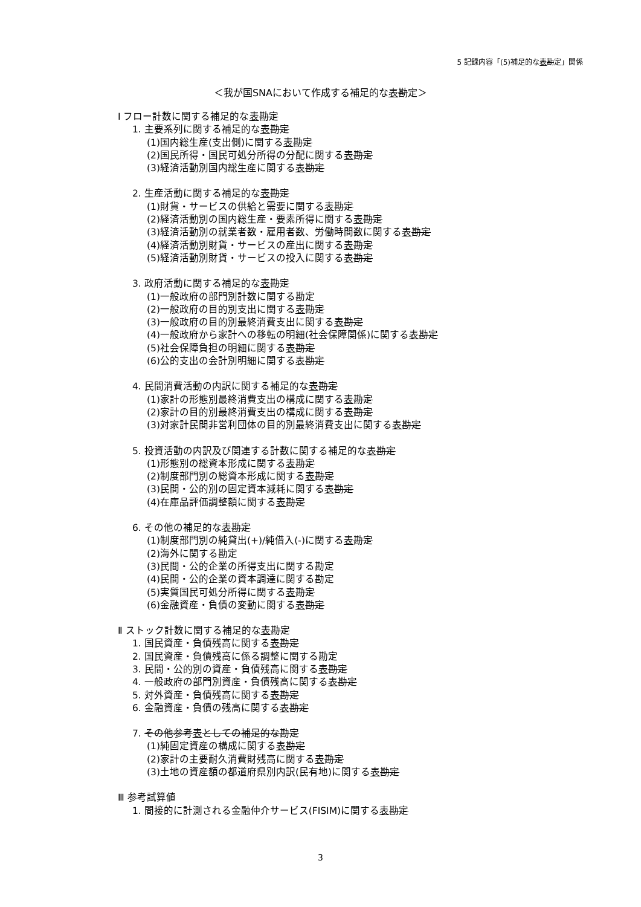5 記録内容「(5)補足的な表勘定」関係
＜我が国SNAにおいて作成する補足的な表勘定＞
Ⅰ フロー計数に関する補足的な表勘定
1. 主要系列に関する補足的な表勘定
(1)国内総生産(支出側)に関する表勘定
(2)国民所得・国民可処分所得の分配に関する表勘定
(3)経済活動別国内総生産に関する表勘定
2. 生産活動に関する補足的な表勘定
(1)財貨・サービスの供給と需要に関する表勘定
(2)経済活動別の国内総生産・要素所得に関する表勘定
(3)経済活動別の就業者数・雇用者数、労働時間数に関する表勘定
(4)経済活動別財貨・サービスの産出に関する表勘定
(5)経済活動別財貨・サービスの投入に関する表勘定
3. 政府活動に関する補足的な表勘定
(1)一般政府の部門別計数に関する勘定
(2)一般政府の目的別支出に関する表勘定
(3)一般政府の目的別最終消費支出に関する表勘定
(4)一般政府から家計への移転の明細(社会保障関係)に関する表勘定
(5)社会保障負担の明細に関する表勘定
(6)公的支出の会計別明細に関する表勘定
4. 民間消費活動の内訳に関する補足的な表勘定
(1)家計の形態別最終消費支出の構成に関する表勘定
(2)家計の目的別最終消費支出の構成に関する表勘定
(3)対家計民間非営利団体の目的別最終消費支出に関する表勘定
5. 投資活動の内訳及び関連する計数に関する補足的な表勘定
(1)形態別の総資本形成に関する表勘定
(2)制度部門別の総資本形成に関する表勘定
(3)民間・公的別の固定資本減耗に関する表勘定
(4)在庫品評価調整額に関する表勘定
6. その他の補足的な表勘定
(1)制度部門別の純貸出(+)/純借入(-)に関する表勘定
(2)海外に関する勘定
(3)民間・公的企業の所得支出に関する勘定
(4)民間・公的企業の資本調達に関する勘定
(5)実質国民可処分所得に関する表勘定
(6)金融資産・負債の変動に関する表勘定
Ⅱ ストック計数に関する補足的な表勘定
1. 国民資産・負債残高に関する表勘定
2. 国民資産・負債残高に係る調整に関する勘定
3. 民間・公的別の資産・負債残高に関する表勘定
4. 一般政府の部門別資産・負債残高に関する表勘定
5. 対外資産・負債残高に関する表勘定
6. 金融資産・負債の残高に関する表勘定
7. その他参考表としての補足的な勘定
(1)純固定資産の構成に関する表勘定
(2)家計の主要耐久消費財残高に関する表勘定
(3)土地の資産額の都道府県別内訳(民有地)に関する表勘定
Ⅲ 参考試算値
1. 間接的に計測される金融仲介サービス(FISIM)に関する表勘定
3